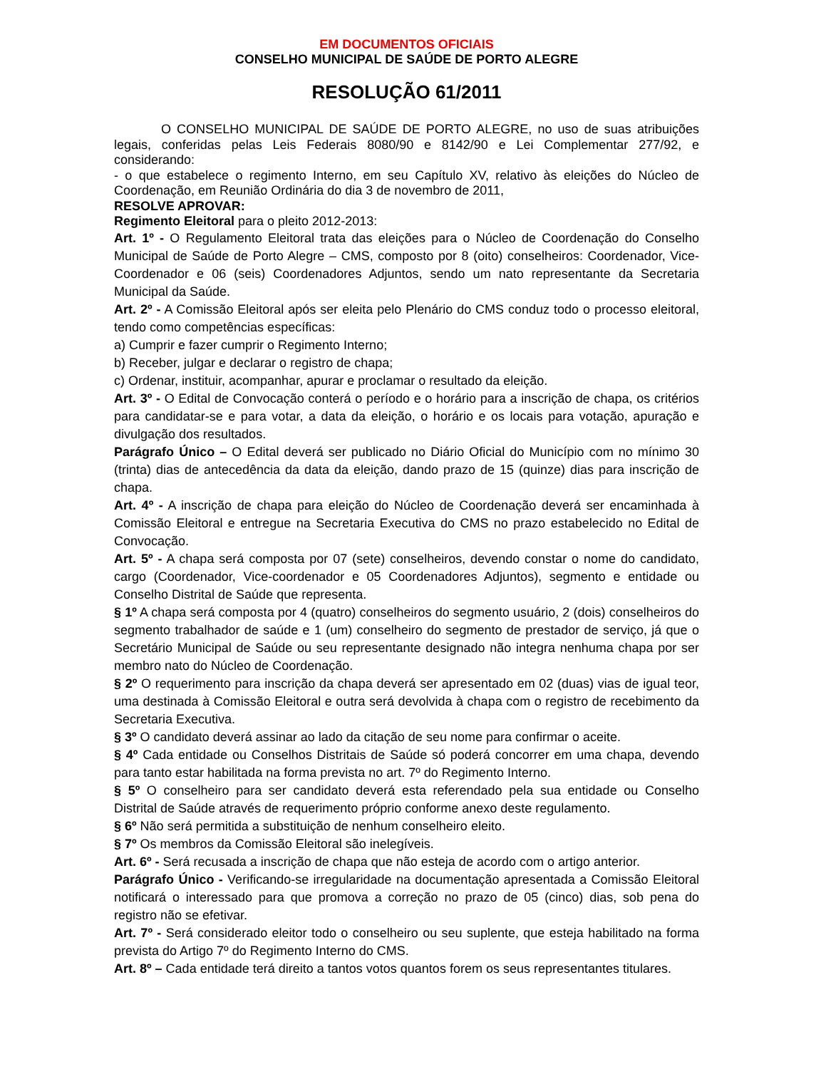EM DOCUMENTOS OFICIAIS
CONSELHO MUNICIPAL DE SAÚDE DE PORTO ALEGRE
RESOLUÇÃO 61/2011
O CONSELHO MUNICIPAL DE SAÚDE DE PORTO ALEGRE, no uso de suas atribuições legais, conferidas pelas Leis Federais 8080/90 e 8142/90 e Lei Complementar 277/92, e considerando:
- o que estabelece o regimento Interno, em seu Capítulo XV, relativo às eleições do Núcleo de Coordenação, em Reunião Ordinária do dia 3 de novembro de 2011,
RESOLVE APROVAR:
Regimento Eleitoral para o pleito 2012-2013:
Art. 1º - O Regulamento Eleitoral trata das eleições para o Núcleo de Coordenação do Conselho Municipal de Saúde de Porto Alegre – CMS, composto por 8 (oito) conselheiros: Coordenador, Vice-Coordenador e 06 (seis) Coordenadores Adjuntos, sendo um nato representante da Secretaria Municipal da Saúde.
Art. 2º - A Comissão Eleitoral após ser eleita pelo Plenário do CMS conduz todo o processo eleitoral, tendo como competências específicas:
a) Cumprir e fazer cumprir o Regimento Interno;
b) Receber, julgar e declarar o registro de chapa;
c) Ordenar, instituir, acompanhar, apurar e proclamar o resultado da eleição.
Art. 3º - O Edital de Convocação conterá o período e o horário para a inscrição de chapa, os critérios para candidatar-se e para votar, a data da eleição, o horário e os locais para votação, apuração e divulgação dos resultados.
Parágrafo Único – O Edital deverá ser publicado no Diário Oficial do Município com no mínimo 30 (trinta) dias de antecedência da data da eleição, dando prazo de 15 (quinze) dias para inscrição de chapa.
Art. 4º - A inscrição de chapa para eleição do Núcleo de Coordenação deverá ser encaminhada à Comissão Eleitoral e entregue na Secretaria Executiva do CMS no prazo estabelecido no Edital de Convocação.
Art. 5º - A chapa será composta por 07 (sete) conselheiros, devendo constar o nome do candidato, cargo (Coordenador, Vice-coordenador e 05 Coordenadores Adjuntos), segmento e entidade ou Conselho Distrital de Saúde que representa.
§ 1º A chapa será composta por 4 (quatro) conselheiros do segmento usuário, 2 (dois) conselheiros do segmento trabalhador de saúde e 1 (um) conselheiro do segmento de prestador de serviço, já que o Secretário Municipal de Saúde ou seu representante designado não integra nenhuma chapa por ser membro nato do Núcleo de Coordenação.
§ 2º O requerimento para inscrição da chapa deverá ser apresentado em 02 (duas) vias de igual teor, uma destinada à Comissão Eleitoral e outra será devolvida à chapa com o registro de recebimento da Secretaria Executiva.
§ 3º O candidato deverá assinar ao lado da citação de seu nome para confirmar o aceite.
§ 4º Cada entidade ou Conselhos Distritais de Saúde só poderá concorrer em uma chapa, devendo para tanto estar habilitada na forma prevista no art. 7º do Regimento Interno.
§ 5º O conselheiro para ser candidato deverá esta referendado pela sua entidade ou Conselho Distrital de Saúde através de requerimento próprio conforme anexo deste regulamento.
§ 6º Não será permitida a substituição de nenhum conselheiro eleito.
§ 7º Os membros da Comissão Eleitoral são inelegíveis.
Art. 6º - Será recusada a inscrição de chapa que não esteja de acordo com o artigo anterior.
Parágrafo Único - Verificando-se irregularidade na documentação apresentada a Comissão Eleitoral notificará o interessado para que promova a correção no prazo de 05 (cinco) dias, sob pena do registro não se efetivar.
Art. 7º - Será considerado eleitor todo o conselheiro ou seu suplente, que esteja habilitado na forma prevista do Artigo 7º do Regimento Interno do CMS.
Art. 8º – Cada entidade terá direito a tantos votos quantos forem os seus representantes titulares.